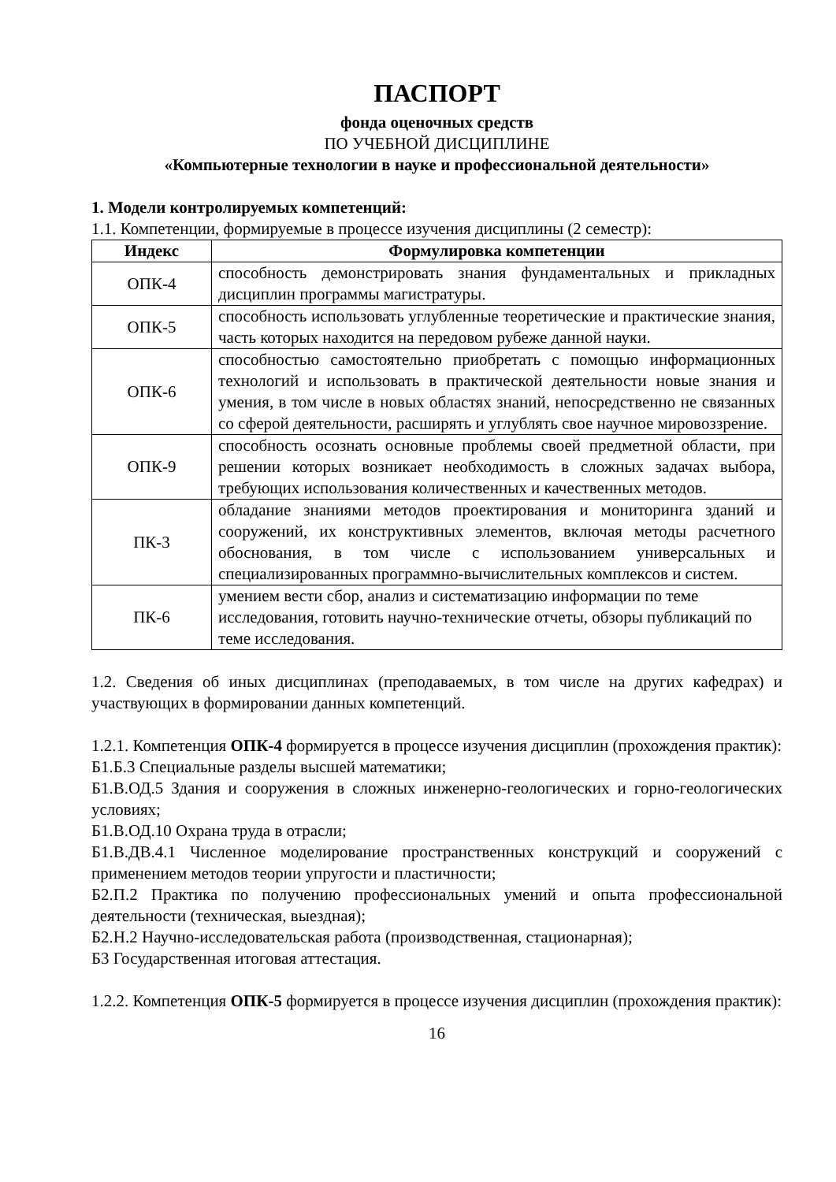ПАСПОРТ
фонда оценочных средств
ПО УЧЕБНОЙ ДИСЦИПЛИНЕ
«Компьютерные технологии в науке и профессиональной деятельности»
1. Модели контролируемых компетенций:
1.1. Компетенции, формируемые в процессе изучения дисциплины (2 семестр):
| Индекс | Формулировка компетенции |
| --- | --- |
| ОПК-4 | способность демонстрировать знания фундаментальных и прикладных дисциплин программы магистратуры. |
| ОПК-5 | способность использовать углубленные теоретические и практические знания, часть которых находится на передовом рубеже данной науки. |
| ОПК-6 | способностью самостоятельно приобретать с помощью информационных технологий и использовать в практической деятельности новые знания и умения, в том числе в новых областях знаний, непосредственно не связанных со сферой деятельности, расширять и углублять свое научное мировоззрение. |
| ОПК-9 | способность осознать основные проблемы своей предметной области, при решении которых возникает необходимость в сложных задачах выбора, требующих использования количественных и качественных методов. |
| ПК-3 | обладание знаниями методов проектирования и мониторинга зданий и сооружений, их конструктивных элементов, включая методы расчетного обоснования, в том числе с использованием универсальных и специализированных программно-вычислительных комплексов и систем. |
| ПК-6 | умением вести сбор, анализ и систематизацию информации по теме исследования, готовить научно-технические отчеты, обзоры публикаций по теме исследования. |
1.2. Сведения об иных дисциплинах (преподаваемых, в том числе на других кафедрах) и участвующих в формировании данных компетенций.
1.2.1. Компетенция ОПК-4 формируется в процессе изучения дисциплин (прохождения практик):
Б1.Б.3 Специальные разделы высшей математики;
Б1.В.ОД.5 Здания и сооружения в сложных инженерно-геологических и горно-геологических условиях;
Б1.В.ОД.10 Охрана труда в отрасли;
Б1.В.ДВ.4.1 Численное моделирование пространственных конструкций и сооружений с применением методов теории упругости и пластичности;
Б2.П.2 Практика по получению профессиональных умений и опыта профессиональной деятельности (техническая, выездная);
Б2.Н.2 Научно-исследовательская работа (производственная, стационарная);
Б3 Государственная итоговая аттестация.
1.2.2. Компетенция ОПК-5 формируется в процессе изучения дисциплин (прохождения практик):
16